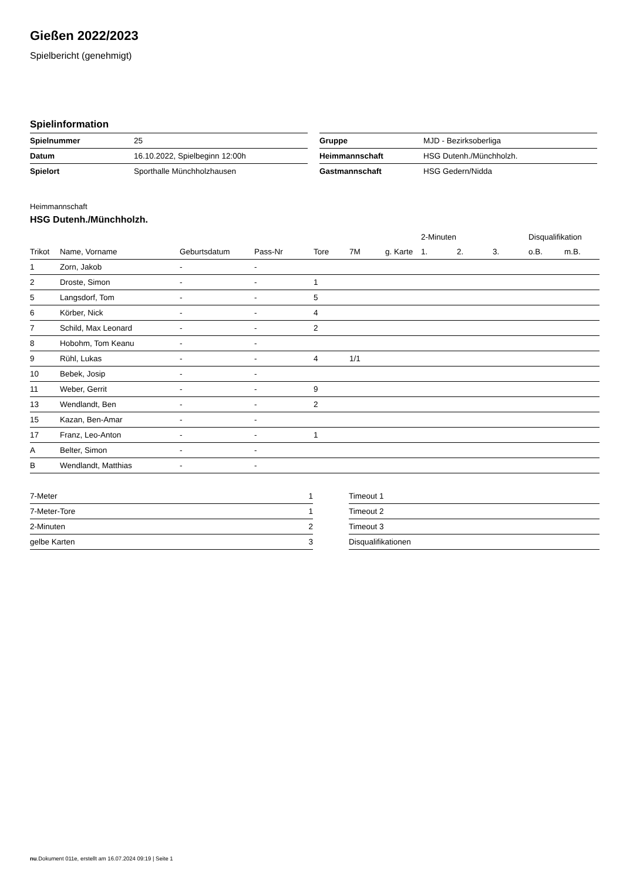Gießen 2022/2023
Spielbericht (genehmigt)
Spielinformation
| Spielnummer | 25 |
| Datum | 16.10.2022, Spielbeginn 12:00h |
| Spielort | Sporthalle Münchholzhausen |
| Gruppe | MJD - Bezirksoberliga |
| Heimmannschaft | HSG Dutenh./Münchholzh. |
| Gastmannschaft | HSG Gedern/Nidda |
Heimmannschaft
HSG Dutenh./Münchholzh.
| | | | | | | | 2-Minuten | | | Disqualifikation | |
| --- | --- | --- | --- | --- | --- | --- | --- | --- | --- | --- | --- |
| Trikot | Name, Vorname | Geburtsdatum | Pass-Nr | Tore | 7M | g. Karte | 1. | 2. | 3. | o.B. | m.B. |
| 1 | Zorn, Jakob | - | - | | | | | | | | |
| 2 | Droste, Simon | - | - | 1 | | | | | | | |
| 5 | Langsdorf, Tom | - | - | 5 | | | | | | | |
| 6 | Körber, Nick | - | - | 4 | | | | | | | |
| 7 | Schild, Max Leonard | - | - | 2 | | | | | | | |
| 8 | Hobohm, Tom Keanu | - | - | | | | | | | | |
| 9 | Rühl, Lukas | - | - | 4 | 1/1 | | | | | | |
| 10 | Bebek, Josip | - | - | | | | | | | | |
| 11 | Weber, Gerrit | - | - | 9 | | | | | | | |
| 13 | Wendlandt, Ben | - | - | 2 | | | | | | | |
| 15 | Kazan, Ben-Amar | - | - | | | | | | | | |
| 17 | Franz, Leo-Anton | - | - | 1 | | | | | | | |
| A | Belter, Simon | - | - | | | | | | | | |
| B | Wendlandt, Matthias | - | - | | | | | | | | |
| 7-Meter | 1 |
| 7-Meter-Tore | 1 |
| 2-Minuten | 2 |
| gelbe Karten | 3 |
| Timeout 1 |
| Timeout 2 |
| Timeout 3 |
| Disqualifikationen |
nu.Dokument 011e, erstellt am 16.07.2024 09:19 | Seite 1